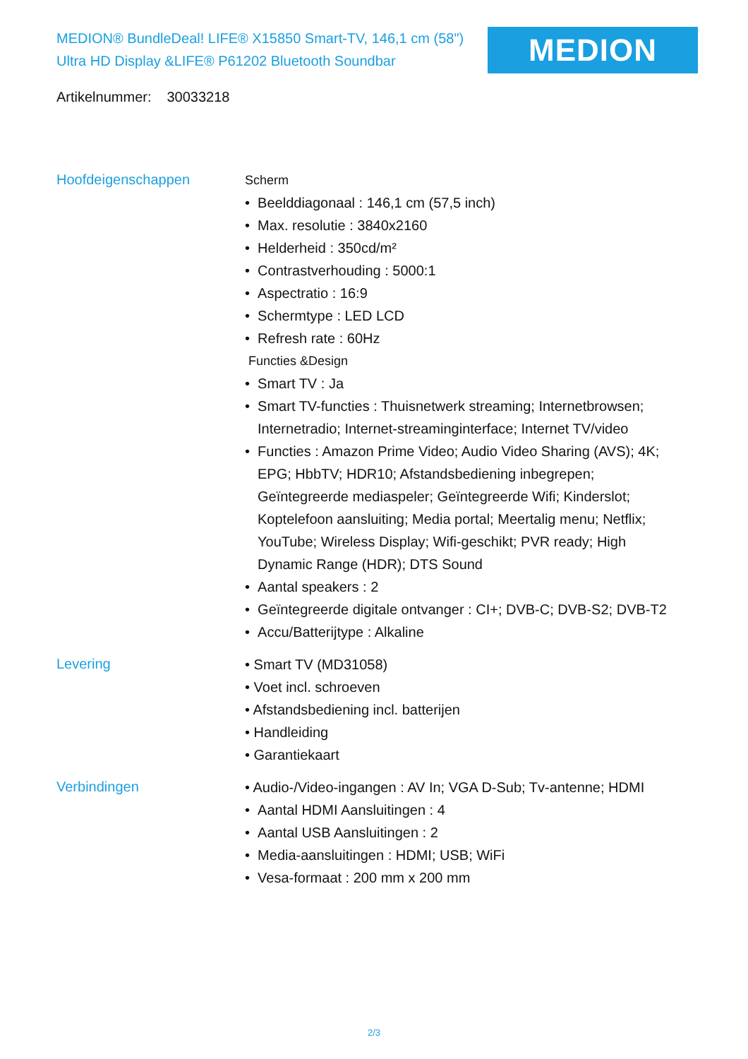MEDION® BundleDeal! LIFE® X15850 Smart-TV, 146,1 cm (58") Ultra HD Display &LIFE® P61202 Bluetooth Soundbar
MEDION
Artikelnummer: 30033218
Hoofdeigenschappen
Scherm
• Beelddiagonaal : 146,1 cm (57,5 inch)
• Max. resolutie : 3840x2160
• Helderheid : 350cd/m²
• Contrastverhouding : 5000:1
• Aspectratio : 16:9
• Schermtype : LED LCD
• Refresh rate : 60Hz
Functies &Design
• Smart TV : Ja
• Smart TV-functies : Thuisnetwerk streaming; Internetbrowsen; Internetradio; Internet-streaminginterface; Internet TV/video
• Functies : Amazon Prime Video; Audio Video Sharing (AVS); 4K; EPG; HbbTV; HDR10; Afstandsbediening inbegrepen; Geïntegreerde mediaspeler; Geïntegreerde Wifi; Kinderslot; Koptelefoon aansluiting; Media portal; Meertalig menu; Netflix; YouTube; Wireless Display; Wifi-geschikt; PVR ready; High Dynamic Range (HDR); DTS Sound
• Aantal speakers : 2
• Geïntegreerde digitale ontvanger : CI+; DVB-C; DVB-S2; DVB-T2
• Accu/Batterijtype : Alkaline
Levering
• Smart TV (MD31058)
• Voet incl. schroeven
• Afstandsbediening incl. batterijen
• Handleiding
• Garantiekaart
Verbindingen
• Audio-/Video-ingangen : AV In; VGA D-Sub; Tv-antenne; HDMI
• Aantal HDMI Aansluitingen : 4
• Aantal USB Aansluitingen : 2
• Media-aansluitingen : HDMI; USB; WiFi
• Vesa-formaat : 200 mm x 200 mm
2/3